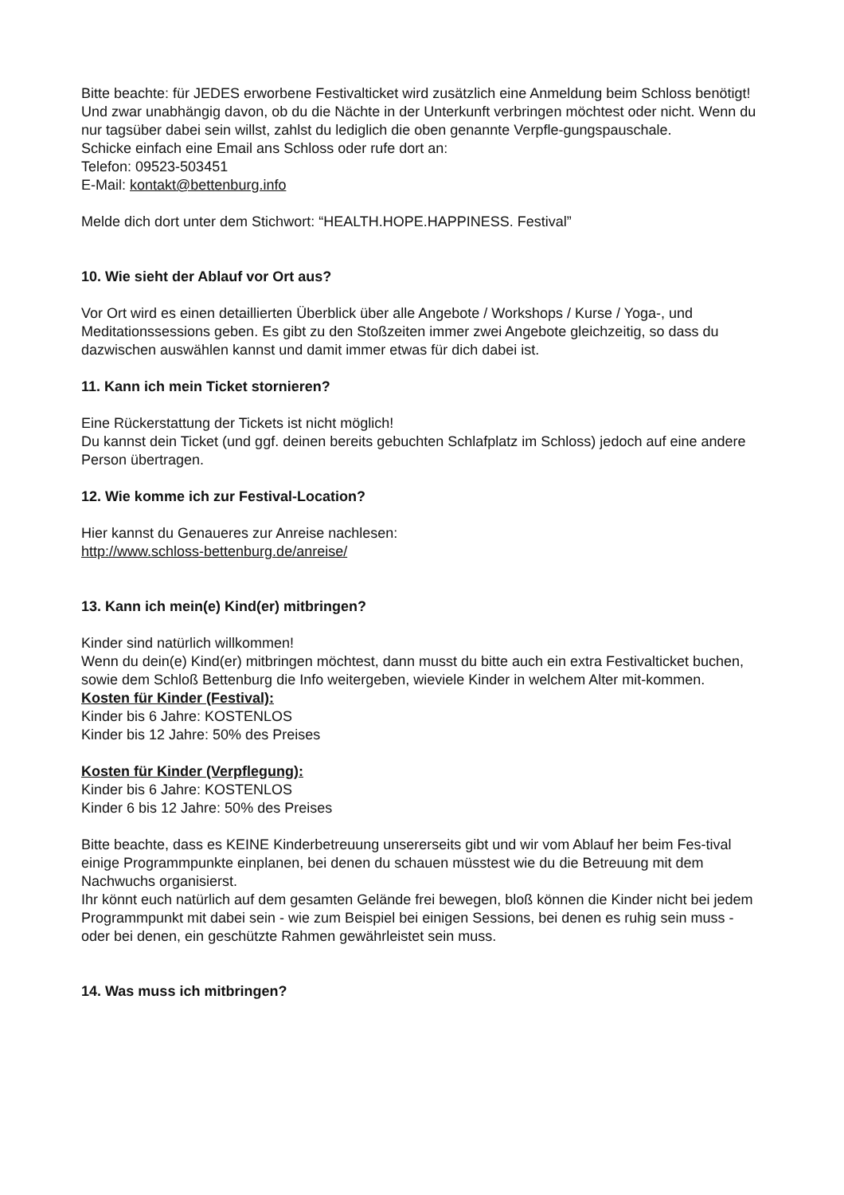Bitte beachte: für JEDES erworbene Festivalticket wird zusätzlich eine Anmeldung beim Schloss benötigt! Und zwar unabhängig davon, ob du die Nächte in der Unterkunft verbringen möchtest oder nicht. Wenn du nur tagsüber dabei sein willst, zahlst du lediglich die oben genannte Verpfle-gungspauschale.
Schicke einfach eine Email ans Schloss oder rufe dort an:
Telefon: 09523-503451
E-Mail: kontakt@bettenburg.info
Melde dich dort unter dem Stichwort: “HEALTH.HOPE.HAPPINESS. Festival”
10. Wie sieht der Ablauf vor Ort aus?
Vor Ort wird es einen detaillierten Überblick über alle Angebote / Workshops / Kurse / Yoga-, und Meditationssessions geben. Es gibt zu den Stoßzeiten immer zwei Angebote gleichzeitig, so dass du dazwischen auswählen kannst und damit immer etwas für dich dabei ist.
11. Kann ich mein Ticket stornieren?
Eine Rückerstattung der Tickets ist nicht möglich!
Du kannst dein Ticket (und ggf. deinen bereits gebuchten Schlafplatz im Schloss) jedoch auf eine andere Person übertragen.
12. Wie komme ich zur Festival-Location?
Hier kannst du Genaueres zur Anreise nachlesen:
http://www.schloss-bettenburg.de/anreise/
13. Kann ich mein(e) Kind(er) mitbringen?
Kinder sind natürlich willkommen!
Wenn du dein(e) Kind(er) mitbringen möchtest, dann musst du bitte auch ein extra Festivalticket buchen, sowie dem Schloß Bettenburg die Info weitergeben, wieviele Kinder in welchem Alter mit-kommen.
Kosten für Kinder (Festival):
Kinder bis 6 Jahre: KOSTENLOS
Kinder bis 12 Jahre: 50% des Preises
Kosten für Kinder (Verpflegung):
Kinder bis 6 Jahre: KOSTENLOS
Kinder 6 bis 12 Jahre: 50% des Preises
Bitte beachte, dass es KEINE Kinderbetreuung unsererseits gibt und wir vom Ablauf her beim Fes-tival einige Programmpunkte einplanen, bei denen du schauen müsstest wie du die Betreuung mit dem Nachwuchs organisierst.
Ihr könnt euch natürlich auf dem gesamten Gelände frei bewegen, bloß können die Kinder nicht bei jedem Programmpunkt mit dabei sein - wie zum Beispiel bei einigen Sessions, bei denen es ruhig sein muss - oder bei denen, ein geschützte Rahmen gewährleistet sein muss.
14. Was muss ich mitbringen?